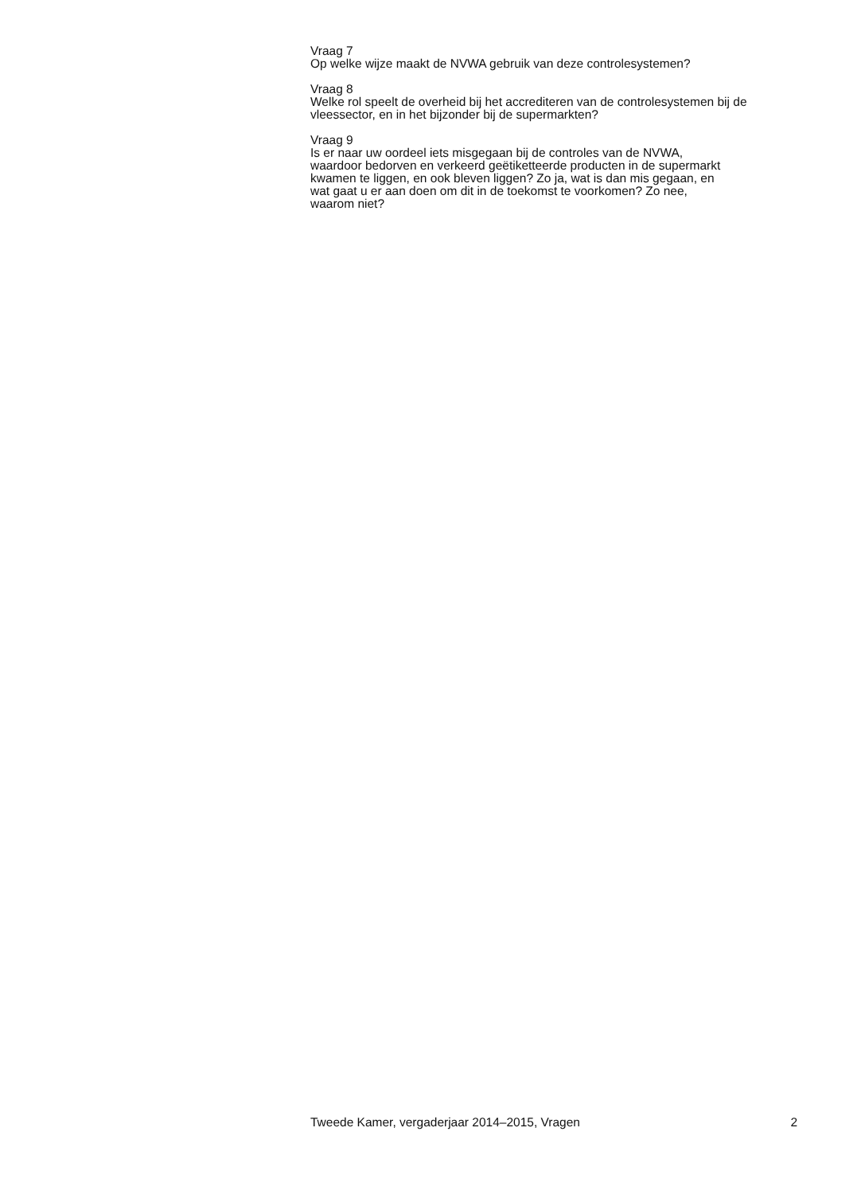Vraag 7
Op welke wijze maakt de NVWA gebruik van deze controlesystemen?
Vraag 8
Welke rol speelt de overheid bij het accrediteren van de controlesystemen bij de vleessector, en in het bijzonder bij de supermarkten?
Vraag 9
Is er naar uw oordeel iets misgegaan bij de controles van de NVWA,
waardoor bedorven en verkeerd geëtiketteerde producten in de supermarkt
kwamen te liggen, en ook bleven liggen? Zo ja, wat is dan mis gegaan, en
wat gaat u er aan doen om dit in de toekomst te voorkomen? Zo nee,
waarom niet?
Tweede Kamer, vergaderjaar 2014–2015, Vragen 2